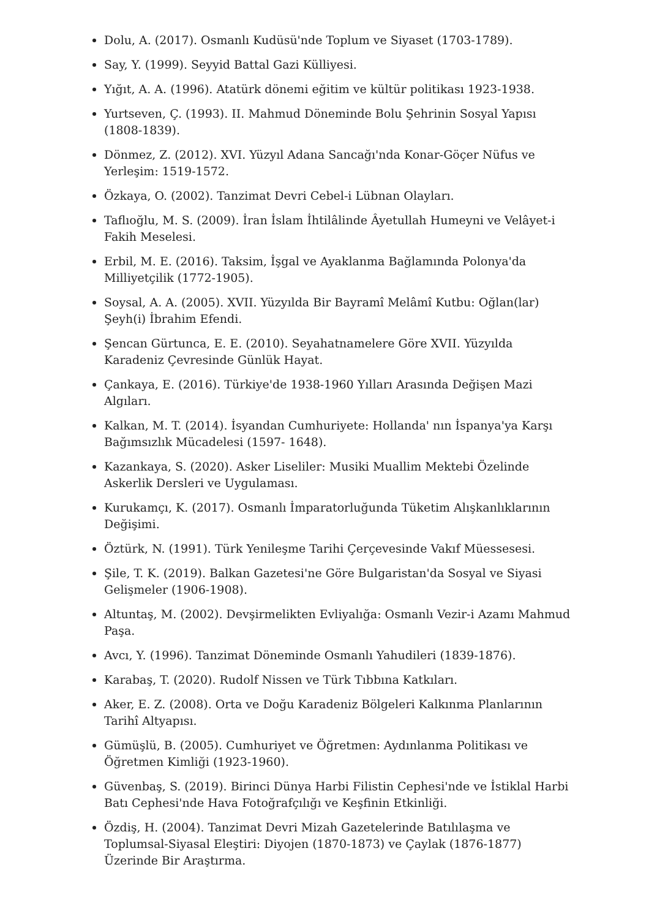Dolu, A. (2017). Osmanlı Kudüsü'nde Toplum ve Siyaset (1703-1789).
Say, Y. (1999). Seyyid Battal Gazi Külliyesi.
Yığıt, A. A. (1996). Atatürk dönemi eğitim ve kültür politikası 1923-1938.
Yurtseven, Ç. (1993). II. Mahmud Döneminde Bolu Şehrinin Sosyal Yapısı (1808-1839).
Dönmez, Z. (2012). XVI. Yüzyıl Adana Sancağı'nda Konar-Göçer Nüfus ve Yerleşim: 1519-1572.
Özkaya, O. (2002). Tanzimat Devri Cebel-i Lübnan Olayları.
Taflıoğlu, M. S. (2009). İran İslam İhtilâlinde Âyetullah Humeyni ve Velâyet-i Fakih Meselesi.
Erbil, M. E. (2016). Taksim, İşgal ve Ayaklanma Bağlamında Polonya'da Milliyetçilik (1772-1905).
Soysal, A. A. (2005). XVII. Yüzyılda Bir Bayramî Melâmî Kutbu: Oğlan(lar) Şeyh(i) İbrahim Efendi.
Şencan Gürtunca, E. E. (2010). Seyahatnamelere Göre XVII. Yüzyılda Karadeniz Çevresinde Günlük Hayat.
Çankaya, E. (2016). Türkiye'de 1938-1960 Yılları Arasında Değişen Mazi Algıları.
Kalkan, M. T. (2014). İsyandan Cumhuriyete: Hollanda' nın İspanya'ya Karşı Bağımsızlık Mücadelesi (1597- 1648).
Kazankaya, S. (2020). Asker Liseliler: Musiki Muallim Mektebi Özelinde Askerlik Dersleri ve Uygulaması.
Kurukamçı, K. (2017). Osmanlı İmparatorluğunda Tüketim Alışkanlıklarının Değişimi.
Öztürk, N. (1991). Türk Yenileşme Tarihi Çerçevesinde Vakıf Müessesesi.
Şile, T. K. (2019). Balkan Gazetesi'ne Göre Bulgaristan'da Sosyal ve Siyasi Gelişmeler (1906-1908).
Altuntaş, M. (2002). Devşirmelikten Evliyalığa: Osmanlı Vezir-i Azamı Mahmud Paşa.
Avcı, Y. (1996). Tanzimat Döneminde Osmanlı Yahudileri (1839-1876).
Karabaş, T. (2020). Rudolf Nissen ve Türk Tıbbına Katkıları.
Aker, E. Z. (2008). Orta ve Doğu Karadeniz Bölgeleri Kalkınma Planlarının Tarihî Altyapısı.
Gümüşlü, B. (2005). Cumhuriyet ve Öğretmen: Aydınlanma Politikası ve Öğretmen Kimliği (1923-1960).
Güvenbaş, S. (2019). Birinci Dünya Harbi Filistin Cephesi'nde ve İstiklal Harbi Batı Cephesi'nde Hava Fotoğrafçılığı ve Keşfinin Etkinliği.
Özdiş, H. (2004). Tanzimat Devri Mizah Gazetelerinde Batılılaşma ve Toplumsal-Siyasal Eleştiri: Diyojen (1870-1873) ve Çaylak (1876-1877) Üzerinde Bir Araştırma.